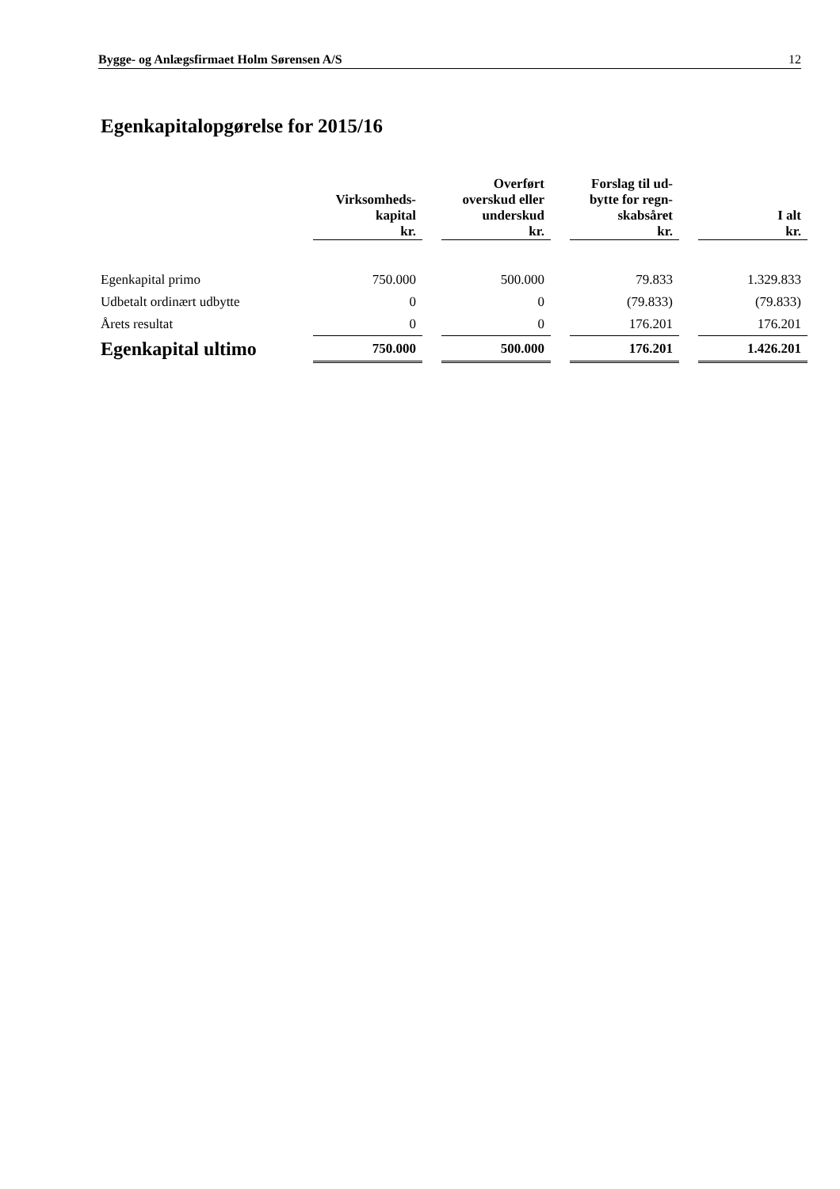Bygge- og Anlægsfirmaet Holm Sørensen A/S 12
Egenkapitalopgørelse for 2015/16
| | Virksomheds- kapital kr. | | Overført overskud eller underskud kr. | | Forslag til ud- bytte for regn- skabsåret kr. | | I alt kr. |
| --- | --- | --- | --- | --- | --- | --- | --- |
| Egenkapital primo | 750.000 | | 500.000 | | 79.833 | | 1.329.833 |
| Udbetalt ordinært udbytte | 0 | | 0 | | (79.833) | | (79.833) |
| Årets resultat | 0 | | 0 | | 176.201 | | 176.201 |
| Egenkapital ultimo | 750.000 | | 500.000 | | 176.201 | | 1.426.201 |